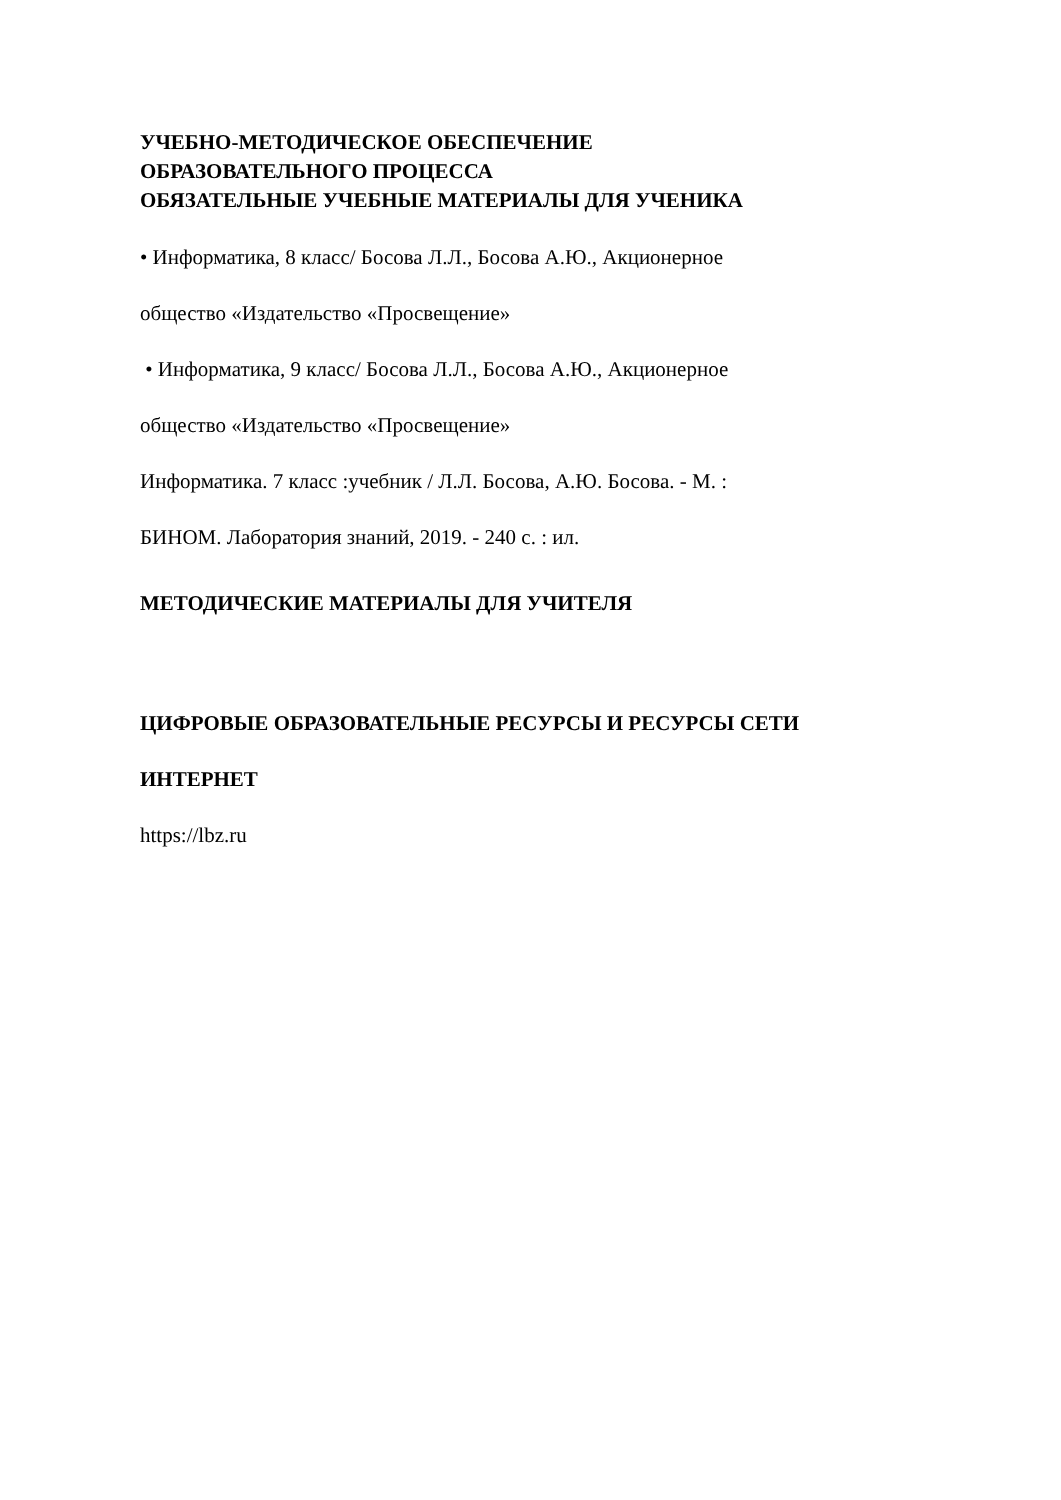УЧЕБНО-МЕТОДИЧЕСКОЕ ОБЕСПЕЧЕНИЕ
ОБРАЗОВАТЕЛЬНОГО ПРОЦЕССА
ОБЯЗАТЕЛЬНЫЕ УЧЕБНЫЕ МАТЕРИАЛЫ ДЛЯ УЧЕНИКА
• Информатика, 8 класс/ Босова Л.Л., Босова А.Ю., Акционерное
общество «Издательство «Просвещение»
• Информатика, 9 класс/ Босова Л.Л., Босова А.Ю., Акционерное
общество «Издательство «Просвещение»
Информатика. 7 класс :учебник / Л.Л. Босова, А.Ю. Босова. - М. :
БИНОМ. Лаборатория знаний, 2019. - 240 с. : ил.
МЕТОДИЧЕСКИЕ МАТЕРИАЛЫ ДЛЯ УЧИТЕЛЯ
ЦИФРОВЫЕ ОБРАЗОВАТЕЛЬНЫЕ РЕСУРСЫ И РЕСУРСЫ СЕТИ
ИНТЕРНЕТ
https://lbz.ru